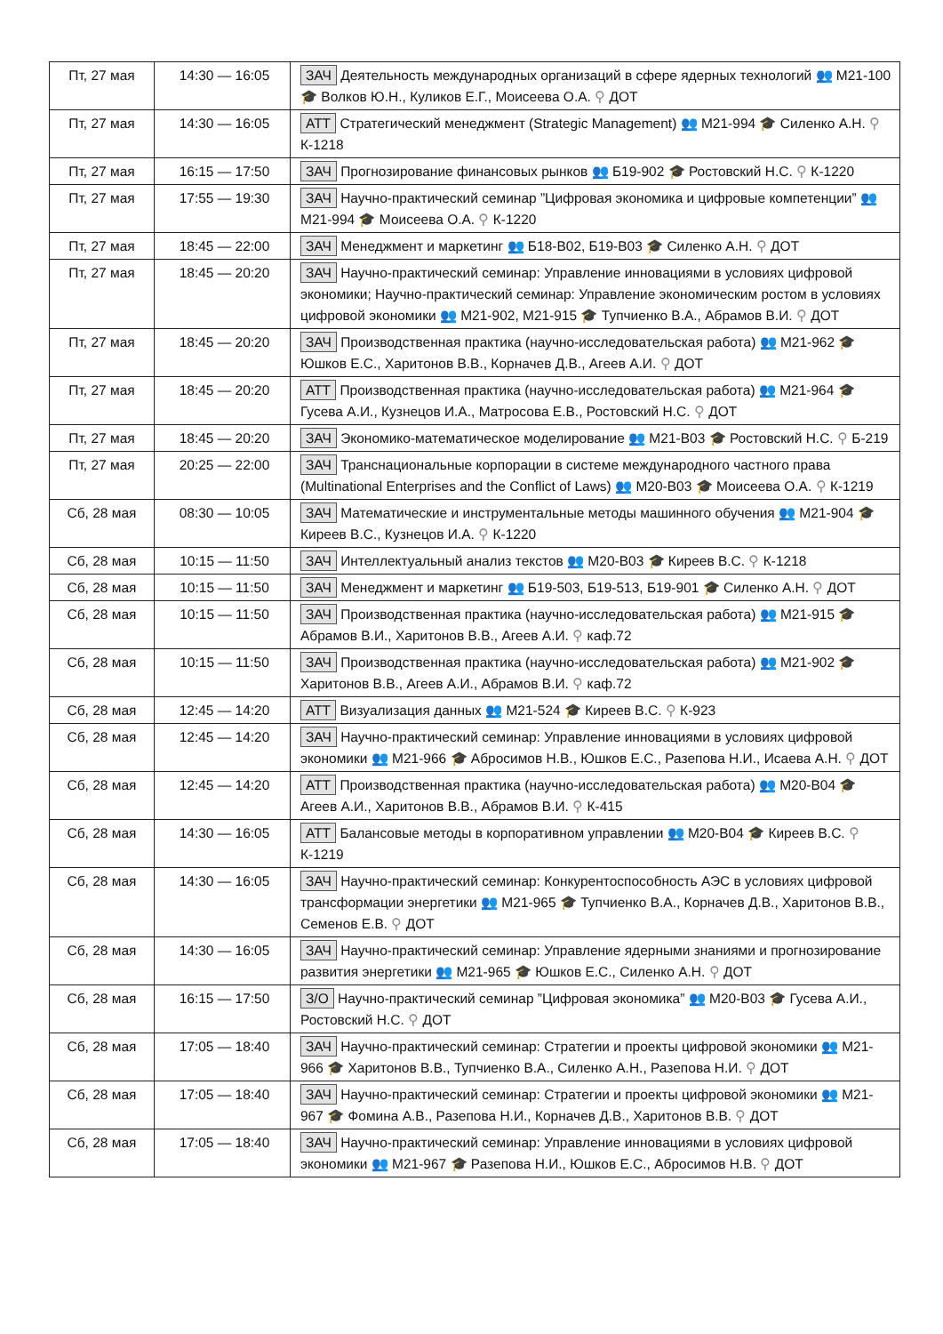| Пт, 27 мая | 14:30 — 16:05 | ЗАЧ Деятельность международных организаций в сфере ядерных технологий 👥 М21-100 🎓 Волков Ю.Н., Куликов Е.Г., Моисеева О.А. ⚲ ДОТ |
| Пт, 27 мая | 14:30 — 16:05 | АТТ Стратегический менеджмент (Strategic Management) 👥 М21-994 🎓 Силенко А.Н. ⚲ К-1218 |
| Пт, 27 мая | 16:15 — 17:50 | ЗАЧ Прогнозирование финансовых рынков 👥 Б19-902 🎓 Ростовский Н.С. ⚲ К-1220 |
| Пт, 27 мая | 17:55 — 19:30 | ЗАЧ Научно-практический семинар ”Цифровая экономика и цифровые компетенции” 👥 М21-994 🎓 Моисеева О.А. ⚲ К-1220 |
| Пт, 27 мая | 18:45 — 22:00 | ЗАЧ Менеджмент и маркетинг 👥 Б18-В02, Б19-В03 🎓 Силенко А.Н. ⚲ ДОТ |
| Пт, 27 мая | 18:45 — 20:20 | ЗАЧ Научно-практический семинар: Управление инновациями в условиях цифровой экономики; Научно-практический семинар: Управление экономическим ростом в условиях цифровой экономики 👥 М21-902, М21-915 🎓 Тупчиенко В.А., Абрамов В.И. ⚲ ДОТ |
| Пт, 27 мая | 18:45 — 20:20 | ЗАЧ Производственная практика (научно-исследовательская работа) 👥 М21-962 🎓 Юшков Е.С., Харитонов В.В., Корначев Д.В., Агеев А.И. ⚲ ДОТ |
| Пт, 27 мая | 18:45 — 20:20 | АТТ Производственная практика (научно-исследовательская работа) 👥 М21-964 🎓 Гусева А.И., Кузнецов И.А., Матросова Е.В., Ростовский Н.С. ⚲ ДОТ |
| Пт, 27 мая | 18:45 — 20:20 | ЗАЧ Экономико-математическое моделирование 👥 М21-В03 🎓 Ростовский Н.С. ⚲ Б-219 |
| Пт, 27 мая | 20:25 — 22:00 | ЗАЧ Транснациональные корпорации в системе международного частного права (Multinational Enterprises and the Conflict of Laws) 👥 М20-В03 🎓 Моисеева О.А. ⚲ К-1219 |
| Сб, 28 мая | 08:30 — 10:05 | ЗАЧ Математические и инструментальные методы машинного обучения 👥 М21-904 🎓 Киреев В.С., Кузнецов И.А. ⚲ К-1220 |
| Сб, 28 мая | 10:15 — 11:50 | ЗАЧ Интеллектуальный анализ текстов 👥 М20-В03 🎓 Киреев В.С. ⚲ К-1218 |
| Сб, 28 мая | 10:15 — 11:50 | ЗАЧ Менеджмент и маркетинг 👥 Б19-503, Б19-513, Б19-901 🎓 Силенко А.Н. ⚲ ДОТ |
| Сб, 28 мая | 10:15 — 11:50 | ЗАЧ Производственная практика (научно-исследовательская работа) 👥 М21-915 🎓 Абрамов В.И., Харитонов В.В., Агеев А.И. ⚲ каф.72 |
| Сб, 28 мая | 10:15 — 11:50 | ЗАЧ Производственная практика (научно-исследовательская работа) 👥 М21-902 🎓 Харитонов В.В., Агеев А.И., Абрамов В.И. ⚲ каф.72 |
| Сб, 28 мая | 12:45 — 14:20 | АТТ Визуализация данных 👥 М21-524 🎓 Киреев В.С. ⚲ К-923 |
| Сб, 28 мая | 12:45 — 14:20 | ЗАЧ Научно-практический семинар: Управление инновациями в условиях цифровой экономики 👥 М21-966 🎓 Абросимов Н.В., Юшков Е.С., Разепова Н.И., Исаева А.Н. ⚲ ДОТ |
| Сб, 28 мая | 12:45 — 14:20 | АТТ Производственная практика (научно-исследовательская работа) 👥 М20-В04 🎓 Агеев А.И., Харитонов В.В., Абрамов В.И. ⚲ К-415 |
| Сб, 28 мая | 14:30 — 16:05 | АТТ Балансовые методы в корпоративном управлении 👥 М20-В04 🎓 Киреев В.С. ⚲ К-1219 |
| Сб, 28 мая | 14:30 — 16:05 | ЗАЧ Научно-практический семинар: Конкурентоспособность АЭС в условиях цифровой трансформации энергетики 👥 М21-965 🎓 Тупчиенко В.А., Корначев Д.В., Харитонов В.В., Семенов Е.В. ⚲ ДОТ |
| Сб, 28 мая | 14:30 — 16:05 | ЗАЧ Научно-практический семинар: Управление ядерными знаниями и прогнозирование развития энергетики 👥 М21-965 🎓 Юшков Е.С., Силенко А.Н. ⚲ ДОТ |
| Сб, 28 мая | 16:15 — 17:50 | З/О Научно-практический семинар ”Цифровая экономика” 👥 М20-В03 🎓 Гусева А.И., Ростовский Н.С. ⚲ ДОТ |
| Сб, 28 мая | 17:05 — 18:40 | ЗАЧ Научно-практический семинар: Стратегии и проекты цифровой экономики 👥 М21-966 🎓 Харитонов В.В., Тупчиенко В.А., Силенко А.Н., Разепова Н.И. ⚲ ДОТ |
| Сб, 28 мая | 17:05 — 18:40 | ЗАЧ Научно-практический семинар: Стратегии и проекты цифровой экономики 👥 М21-967 🎓 Фомина А.В., Разепова Н.И., Корначев Д.В., Харитонов В.В. ⚲ ДОТ |
| Сб, 28 мая | 17:05 — 18:40 | ЗАЧ Научно-практический семинар: Управление инновациями в условиях цифровой экономики 👥 М21-967 🎓 Разепова Н.И., Юшков Е.С., Абросимов Н.В. ⚲ ДОТ |